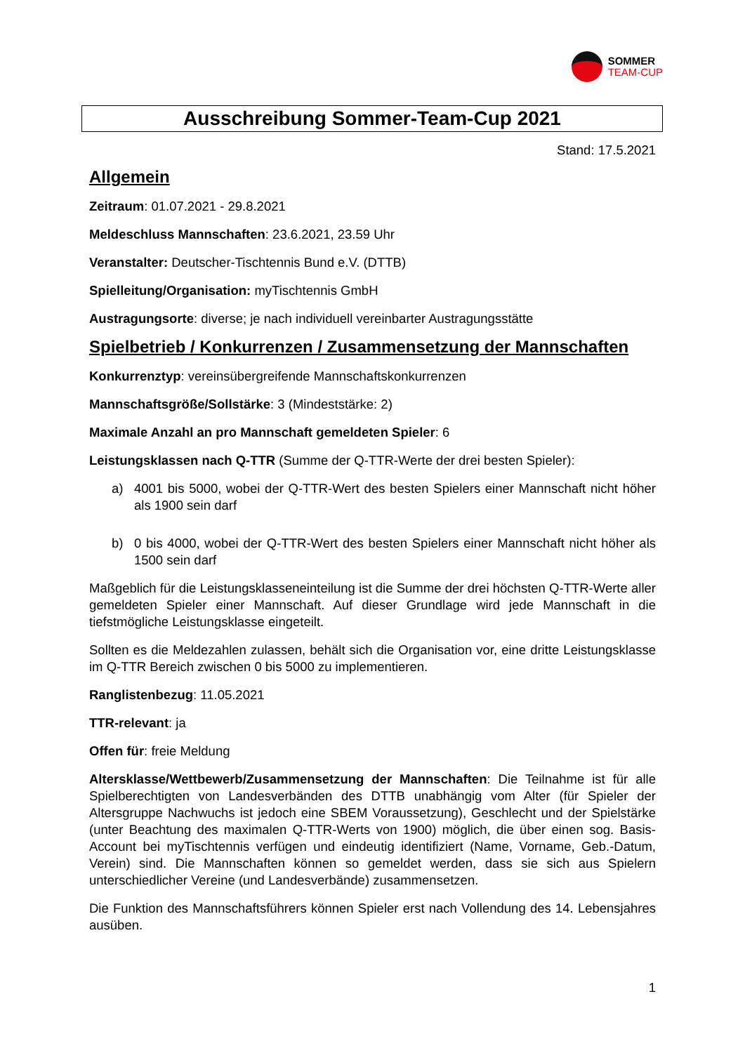SOMMER
TEAM-CUP
Ausschreibung Sommer-Team-Cup 2021
Stand: 17.5.2021
Allgemein
Zeitraum: 01.07.2021 - 29.8.2021
Meldeschluss Mannschaften: 23.6.2021, 23.59 Uhr
Veranstalter: Deutscher-Tischtennis Bund e.V. (DTTB)
Spielleitung/Organisation: myTischtennis GmbH
Austragungsorte: diverse; je nach individuell vereinbarter Austragungsstätte
Spielbetrieb / Konkurrenzen / Zusammensetzung der Mannschaften
Konkurrenztyp: vereinsübergreifende Mannschaftskonkurrenzen
Mannschaftsgröße/Sollstärke: 3 (Mindeststärke: 2)
Maximale Anzahl an pro Mannschaft gemeldeten Spieler: 6
Leistungsklassen nach Q-TTR (Summe der Q-TTR-Werte der drei besten Spieler):
a) 4001 bis 5000, wobei der Q-TTR-Wert des besten Spielers einer Mannschaft nicht höher als 1900 sein darf
b) 0 bis 4000, wobei der Q-TTR-Wert des besten Spielers einer Mannschaft nicht höher als 1500 sein darf
Maßgeblich für die Leistungsklasseneinteilung ist die Summe der drei höchsten Q-TTR-Werte aller gemeldeten Spieler einer Mannschaft. Auf dieser Grundlage wird jede Mannschaft in die tiefstmögliche Leistungsklasse eingeteilt.
Sollten es die Meldezahlen zulassen, behält sich die Organisation vor, eine dritte Leistungsklasse im Q-TTR Bereich zwischen 0 bis 5000 zu implementieren.
Ranglistenbezug: 11.05.2021
TTR-relevant: ja
Offen für: freie Meldung
Altersklasse/Wettbewerb/Zusammensetzung der Mannschaften: Die Teilnahme ist für alle Spielberechtigten von Landesverbänden des DTTB unabhängig vom Alter (für Spieler der Altersgruppe Nachwuchs ist jedoch eine SBEM Voraussetzung), Geschlecht und der Spielstärke (unter Beachtung des maximalen Q-TTR-Werts von 1900) möglich, die über einen sog. Basis-Account bei myTischtennis verfügen und eindeutig identifiziert (Name, Vorname, Geb.-Datum, Verein) sind. Die Mannschaften können so gemeldet werden, dass sie sich aus Spielern unterschiedlicher Vereine (und Landesverbände) zusammensetzen.
Die Funktion des Mannschaftsführers können Spieler erst nach Vollendung des 14. Lebensjahres ausüben.
1